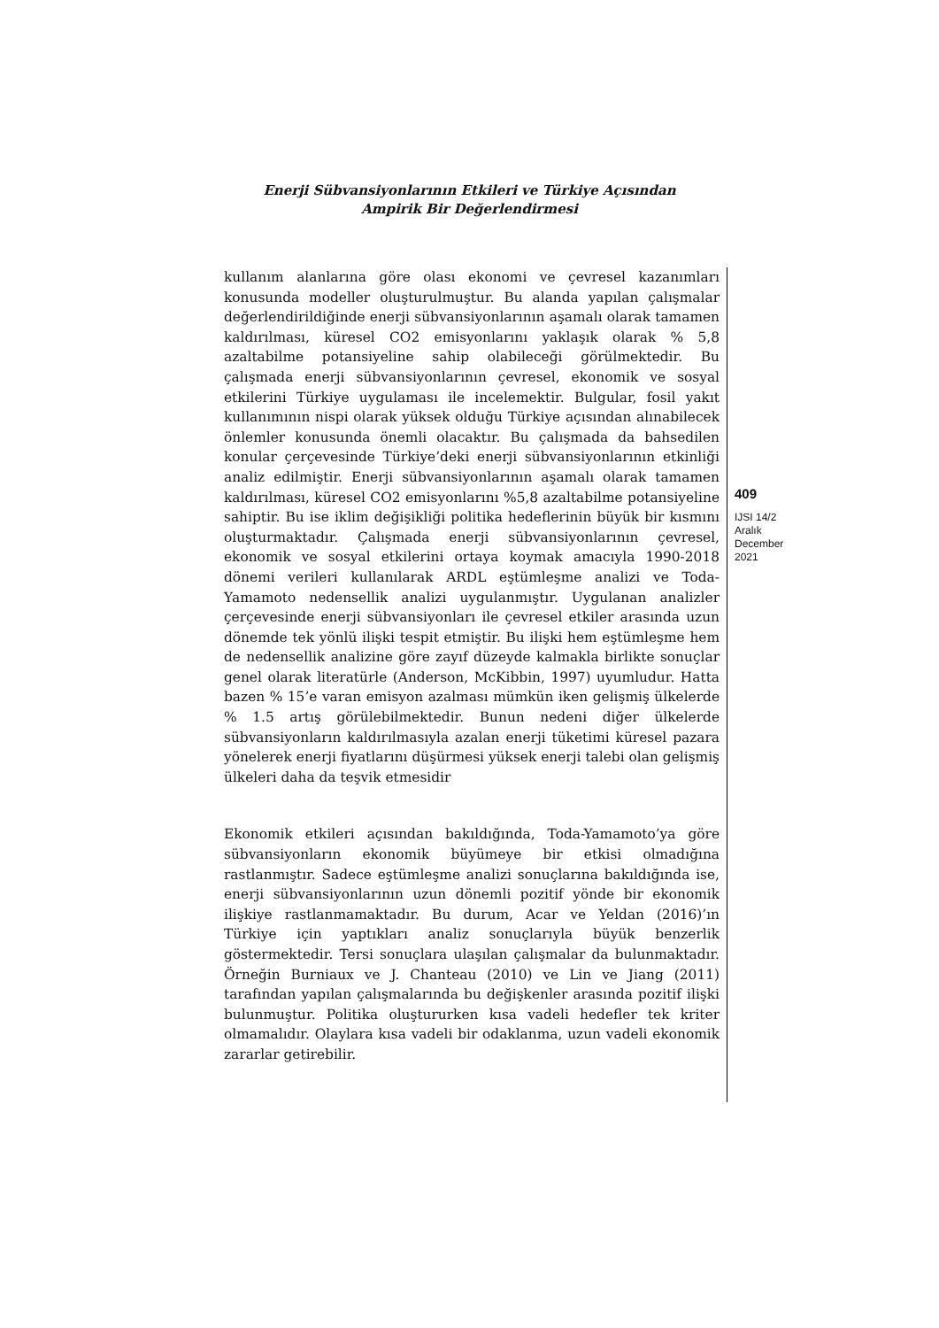Enerji Sübvansiyonlarının Etkileri ve Türkiye Açısından
Ampirik Bir Değerlendirmesi
kullanım alanlarına göre olası ekonomi ve çevresel kazanımları konusunda modeller oluşturulmuştur. Bu alanda yapılan çalışmalar değerlendirildiğinde enerji sübvansiyonlarının aşamalı olarak tamamen kaldırılması, küresel CO2 emisyonlarını yaklaşık olarak % 5,8 azaltabilme potansiyeline sahip olabileceği görülmektedir. Bu çalışmada enerji sübvansiyonlarının çevresel, ekonomik ve sosyal etkilerini Türkiye uygulaması ile incelemektir. Bulgular, fosil yakıt kullanımının nispi olarak yüksek olduğu Türkiye açısından alınabilecek önlemler konusunda önemli olacaktır. Bu çalışmada da bahsedilen konular çerçevesinde Türkiye’deki enerji sübvansiyonlarının etkinliği analiz edilmiştir. Enerji sübvansiyonlarının aşamalı olarak tamamen kaldırılması, küresel CO2 emisyonlarını %5,8 azaltabilme potansiyeline sahiptir. Bu ise iklim değişikliği politika hedeflerinin büyük bir kısmını oluşturmaktadır. Çalışmada enerji sübvansiyonlarının çevresel, ekonomik ve sosyal etkilerini ortaya koymak amacıyla 1990-2018 dönemi verileri kullanılarak ARDL eştümleşme analizi ve Toda-Yamamoto nedensellik analizi uygulanmıştır. Uygulanan analizler çerçevesinde enerji sübvansiyonları ile çevresel etkiler arasında uzun dönemde tek yönlü ilişki tespit etmiştir. Bu ilişki hem eştümleşme hem de nedensellik analizine göre zayıf düzeyde kalmakla birlikte sonuçlar genel olarak literatürle (Anderson, McKibbin, 1997) uyumludur. Hatta bazen % 15’e varan emisyon azalması mümkün iken gelişmiş ülkelerde % 1.5 artış görülebilmektedir. Bunun nedeni diğer ülkelerde sübvansiyonların kaldırılmasıyla azalan enerji tüketimi küresel pazara yönelerek enerji fiyatlarını düşürmesi yüksek enerji talebi olan gelişmiş ülkeleri daha da teşvik etmesidir
Ekonomik etkileri açısından bakıldığında, Toda-Yamamoto’ya göre sübvansiyonların ekonomik büyümeye bir etkisi olmadığına rastlanmıştır. Sadece eştümleşme analizi sonuçlarına bakıldığında ise, enerji sübvansiyonlarının uzun dönemli pozitif yönde bir ekonomik ilişkiye rastlanmamaktadır. Bu durum, Acar ve Yeldan (2016)’ın Türkiye için yaptıkları analiz sonuçlarıyla büyük benzerlik göstermektedir. Tersi sonuçlara ulaşılan çalışmalar da bulunmaktadır. Örneğin Burniaux ve J. Chanteau (2010) ve Lin ve Jiang (2011) tarafından yapılan çalışmalarında bu değişkenler arasında pozitif ilişki bulunmuştur. Politika oluştururken kısa vadeli hedefler tek kriter olmamalıdır. Olaylara kısa vadeli bir odaklanma, uzun vadeli ekonomik zararlar getirebilir.
409
IJSI 14/2
Aralık
December
2021